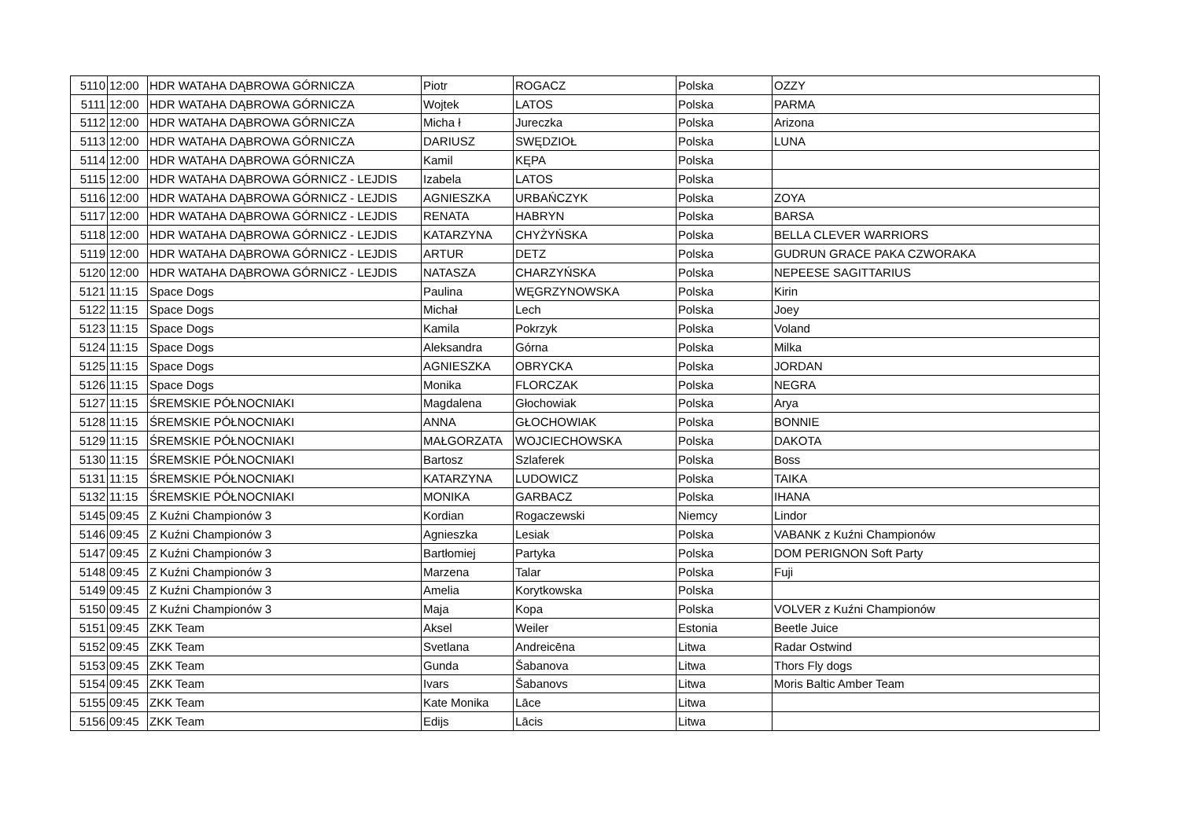| 5110 | 12:00 | HDR WATAHA DĄBROWA GÓRNICZA | Piotr | ROGACZ | Polska | OZZY |
| 5111 | 12:00 | HDR WATAHA DĄBROWA GÓRNICZA | Wojtek | LATOS | Polska | PARMA |
| 5112 | 12:00 | HDR WATAHA DĄBROWA GÓRNICZA | Micha ł | Jureczka | Polska | Arizona |
| 5113 | 12:00 | HDR WATAHA DĄBROWA GÓRNICZA | DARIUSZ | SWĘDZIOŁ | Polska | LUNA |
| 5114 | 12:00 | HDR WATAHA DĄBROWA GÓRNICZA | Kamil | KĘPA | Polska | |
| 5115 | 12:00 | HDR WATAHA DĄBROWA GÓRNICZ - LEJDIS | Izabela | LATOS | Polska | |
| 5116 | 12:00 | HDR WATAHA DĄBROWA GÓRNICZ - LEJDIS | AGNIESZKA | URBAŃCZYK | Polska | ZOYA |
| 5117 | 12:00 | HDR WATAHA DĄBROWA GÓRNICZ - LEJDIS | RENATA | HABRYN | Polska | BARSA |
| 5118 | 12:00 | HDR WATAHA DĄBROWA GÓRNICZ - LEJDIS | KATARZYNA | CHYŻYŃSKA | Polska | BELLA CLEVER WARRIORS |
| 5119 | 12:00 | HDR WATAHA DĄBROWA GÓRNICZ - LEJDIS | ARTUR | DETZ | Polska | GUDRUN GRACE PAKA CZWORAKA |
| 5120 | 12:00 | HDR WATAHA DĄBROWA GÓRNICZ - LEJDIS | NATASZA | CHARZYŃSKA | Polska | NEPEESE SAGITTARIUS |
| 5121 | 11:15 | Space Dogs | Paulina | WĘGRZYNOWSKA | Polska | Kirin |
| 5122 | 11:15 | Space Dogs | Michał | Lech | Polska | Joey |
| 5123 | 11:15 | Space Dogs | Kamila | Pokrzyk | Polska | Voland |
| 5124 | 11:15 | Space Dogs | Aleksandra | Górna | Polska | Milka |
| 5125 | 11:15 | Space Dogs | AGNIESZKA | OBRYCKA | Polska | JORDAN |
| 5126 | 11:15 | Space Dogs | Monika | FLORCZAK | Polska | NEGRA |
| 5127 | 11:15 | ŚREMSKIE PÓŁNOCNIAKI | Magdalena | Głochowiak | Polska | Arya |
| 5128 | 11:15 | ŚREMSKIE PÓŁNOCNIAKI | ANNA | GŁOCHOWIAK | Polska | BONNIE |
| 5129 | 11:15 | ŚREMSKIE PÓŁNOCNIAKI | MAŁGORZATA | WOJCIECHOWSKA | Polska | DAKOTA |
| 5130 | 11:15 | ŚREMSKIE PÓŁNOCNIAKI | Bartosz | Szlaferek | Polska | Boss |
| 5131 | 11:15 | ŚREMSKIE PÓŁNOCNIAKI | KATARZYNA | LUDOWICZ | Polska | TAIKA |
| 5132 | 11:15 | ŚREMSKIE PÓŁNOCNIAKI | MONIKA | GARBACZ | Polska | IHANA |
| 5145 | 09:45 | Z Kuźni Championów 3 | Kordian | Rogaczewski | Niemcy | Lindor |
| 5146 | 09:45 | Z Kuźni Championów 3 | Agnieszka | Lesiak | Polska | VABANK z Kuźni Championów |
| 5147 | 09:45 | Z Kuźni Championów 3 | Bartłomiej | Partyka | Polska | DOM PERIGNON Soft Party |
| 5148 | 09:45 | Z Kuźni Championów 3 | Marzena | Talar | Polska | Fuji |
| 5149 | 09:45 | Z Kuźni Championów 3 | Amelia | Korytkowska | Polska | |
| 5150 | 09:45 | Z Kuźni Championów 3 | Maja | Kopa | Polska | VOLVER z Kuźni Championów |
| 5151 | 09:45 | ZKK Team | Aksel | Weiler | Estonia | Beetle Juice |
| 5152 | 09:45 | ZKK Team | Svetlana | Andreicēna | Litwa | Radar Ostwind |
| 5153 | 09:45 | ZKK Team | Gunda | Šabanova | Litwa | Thors Fly dogs |
| 5154 | 09:45 | ZKK Team | Ivars | Šabanovs | Litwa | Moris Baltic Amber Team |
| 5155 | 09:45 | ZKK Team | Kate Monika | Lāce | Litwa | |
| 5156 | 09:45 | ZKK Team | Edijs | Lācis | Litwa | |